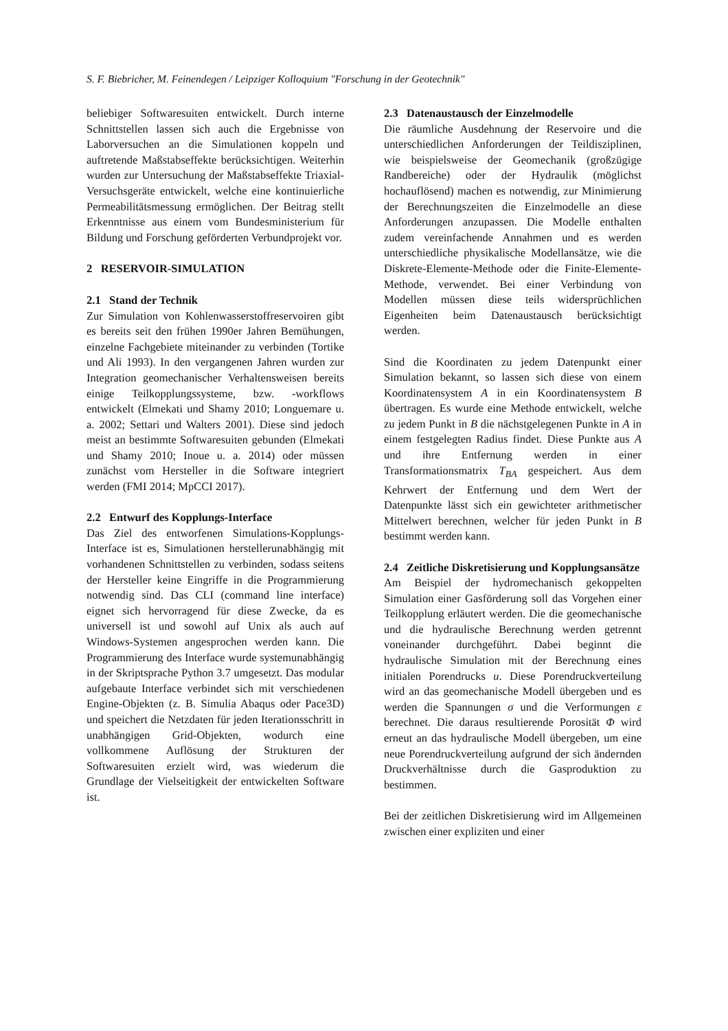S. F. Biebricher, M. Feinendegen / Leipziger Kolloquium "Forschung in der Geotechnik"
beliebiger Softwaresuiten entwickelt. Durch interne Schnittstellen lassen sich auch die Ergebnisse von Laborversuchen an die Simulationen koppeln und auftretende Maßstabseffekte berücksichtigen. Weiterhin wurden zur Untersuchung der Maßstabseffekte Triaxial-Versuchsgeräte entwickelt, welche eine kontinuierliche Permeabilitätsmessung ermöglichen. Der Beitrag stellt Erkenntnisse aus einem vom Bundesministerium für Bildung und Forschung geförderten Verbundprojekt vor.
2 RESERVOIR-SIMULATION
2.1 Stand der Technik
Zur Simulation von Kohlenwasserstoffreservoiren gibt es bereits seit den frühen 1990er Jahren Bemühungen, einzelne Fachgebiete miteinander zu verbinden (Tortike und Ali 1993). In den vergangenen Jahren wurden zur Integration geomechanischer Verhaltensweisen bereits einige Teilkopplungssysteme, bzw. -workflows entwickelt (Elmekati und Shamy 2010; Longuemare u. a. 2002; Settari und Walters 2001). Diese sind jedoch meist an bestimmte Softwaresuiten gebunden (Elmekati und Shamy 2010; Inoue u. a. 2014) oder müssen zunächst vom Hersteller in die Software integriert werden (FMI 2014; MpCCI 2017).
2.2 Entwurf des Kopplungs-Interface
Das Ziel des entworfenen Simulations-Kopplungs-Interface ist es, Simulationen herstellerunabhängig mit vorhandenen Schnittstellen zu verbinden, sodass seitens der Hersteller keine Eingriffe in die Programmierung notwendig sind. Das CLI (command line interface) eignet sich hervorragend für diese Zwecke, da es universell ist und sowohl auf Unix als auch auf Windows-Systemen angesprochen werden kann. Die Programmierung des Interface wurde systemunabhängig in der Skriptsprache Python 3.7 umgesetzt. Das modular aufgebaute Interface verbindet sich mit verschiedenen Engine-Objekten (z. B. Simulia Abaqus oder Pace3D) und speichert die Netzdaten für jeden Iterationsschritt in unabhängigen Grid-Objekten, wodurch eine vollkommene Auflösung der Strukturen der Softwaresuiten erzielt wird, was wiederum die Grundlage der Vielseitigkeit der entwickelten Software ist.
2.3 Datenaustausch der Einzelmodelle
Die räumliche Ausdehnung der Reservoire und die unterschiedlichen Anforderungen der Teildisziplinen, wie beispielsweise der Geomechanik (großzügige Randbereiche) oder der Hydraulik (möglichst hochauflösend) machen es notwendig, zur Minimierung der Berechnungszeiten die Einzelmodelle an diese Anforderungen anzupassen. Die Modelle enthalten zudem vereinfachende Annahmen und es werden unterschiedliche physikalische Modellansätze, wie die Diskrete-Elemente-Methode oder die Finite-Elemente-Methode, verwendet. Bei einer Verbindung von Modellen müssen diese teils widersprüchlichen Eigenheiten beim Datenaustausch berücksichtigt werden.
Sind die Koordinaten zu jedem Datenpunkt einer Simulation bekannt, so lassen sich diese von einem Koordinatensystem A in ein Koordinatensystem B übertragen. Es wurde eine Methode entwickelt, welche zu jedem Punkt in B die nächstgelegenen Punkte in A in einem festgelegten Radius findet. Diese Punkte aus A und ihre Entfernung werden in einer Transformationsmatrix T<sub>BA</sub> gespeichert. Aus dem Kehrwert der Entfernung und dem Wert der Datenpunkte lässt sich ein gewichteter arithmetischer Mittelwert berechnen, welcher für jeden Punkt in B bestimmt werden kann.
2.4 Zeitliche Diskretisierung und Kopplungsansätze
Am Beispiel der hydromechanisch gekoppelten Simulation einer Gasförderung soll das Vorgehen einer Teilkopplung erläutert werden. Die die geomechanische und die hydraulische Berechnung werden getrennt voneinander durchgeführt. Dabei beginnt die hydraulische Simulation mit der Berechnung eines initialen Porendrucks u. Diese Porendruckverteilung wird an das geomechanische Modell übergeben und es werden die Spannungen σ und die Verformungen ε berechnet. Die daraus resultierende Porosität Φ wird erneut an das hydraulische Modell übergeben, um eine neue Porendruckverteilung aufgrund der sich ändernden Druckverhältnisse durch die Gasproduktion zu bestimmen.
Bei der zeitlichen Diskretisierung wird im Allgemeinen zwischen einer expliziten und einer